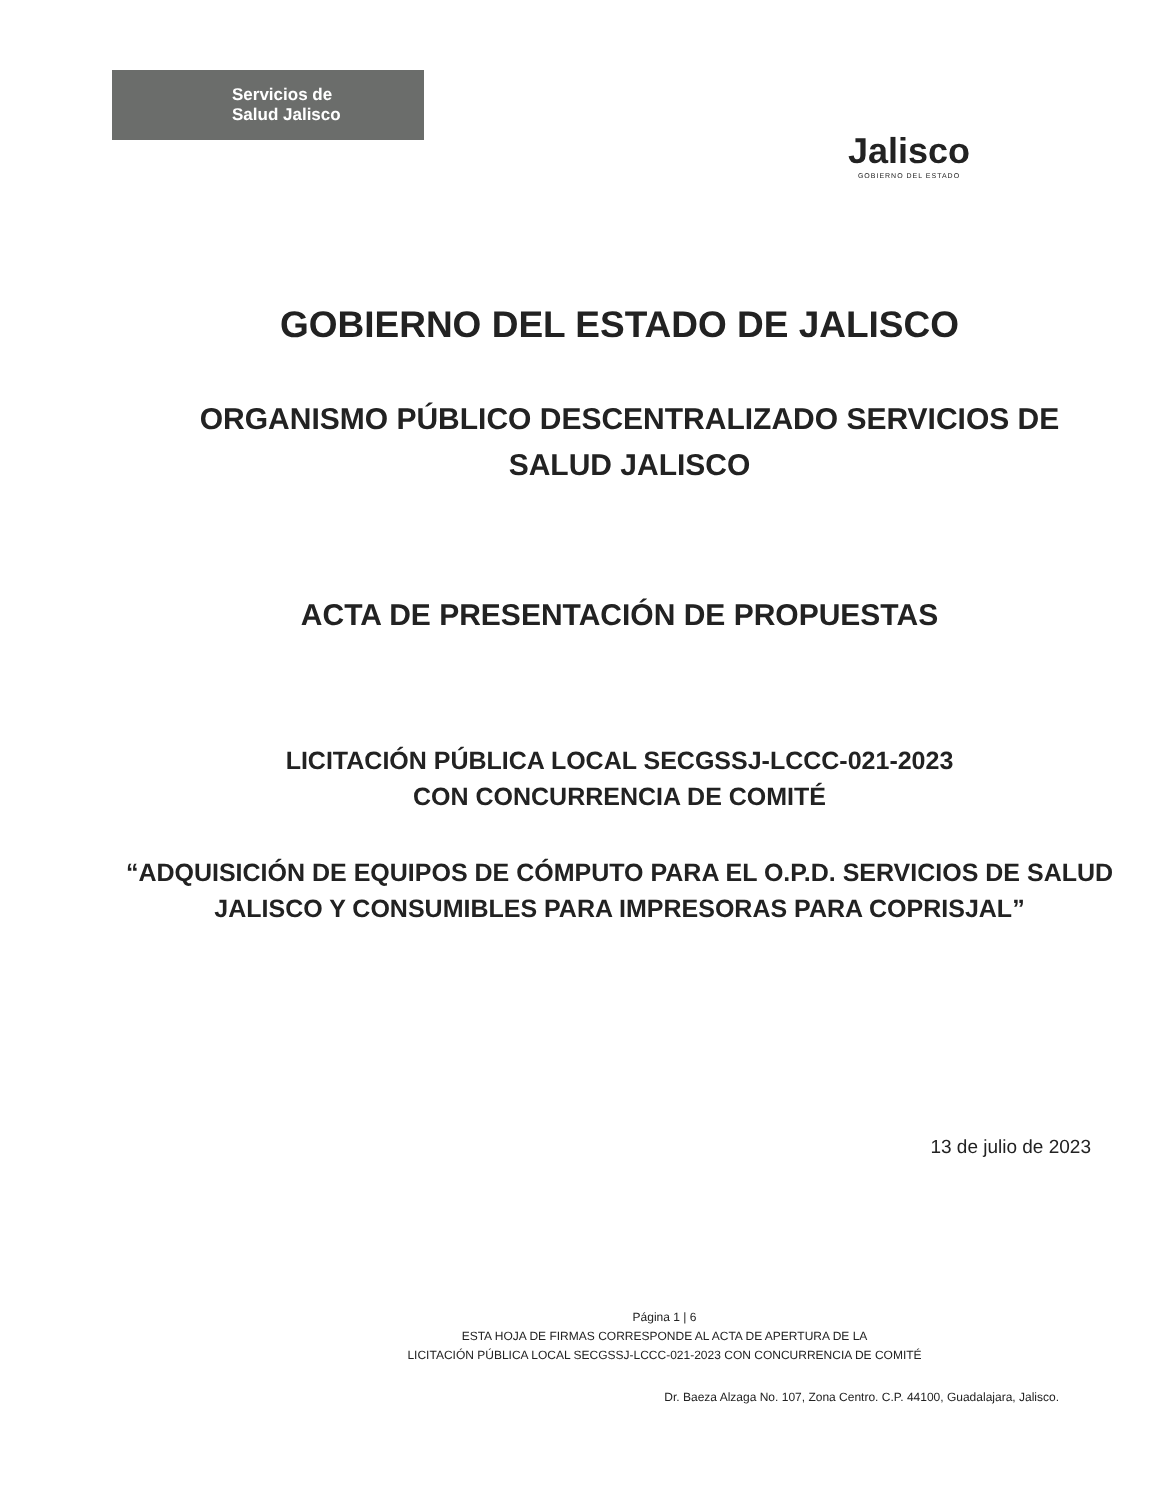Servicios de
Salud Jalisco
Jalisco
GOBIERNO DEL ESTADO
GOBIERNO DEL ESTADO DE JALISCO
ORGANISMO PÚBLICO DESCENTRALIZADO SERVICIOS DE SALUD JALISCO
ACTA DE PRESENTACIÓN DE PROPUESTAS
LICITACIÓN PÚBLICA LOCAL SECGSSJ-LCCC-021-2023
CON CONCURRENCIA DE COMITÉ
“ADQUISICIÓN DE EQUIPOS DE CÓMPUTO PARA EL O.P.D. SERVICIOS DE SALUD JALISCO Y CONSUMIBLES PARA IMPRESORAS PARA COPRISJAL”
13 de julio de 2023
Página 1 | 6
ESTA HOJA DE FIRMAS CORRESPONDE AL ACTA DE APERTURA DE LA
LICITACIÓN PÚBLICA LOCAL SECGSSJ-LCCC-021-2023 CON CONCURRENCIA DE COMITÉ
Dr. Baeza Alzaga No. 107, Zona Centro. C.P. 44100, Guadalajara, Jalisco.